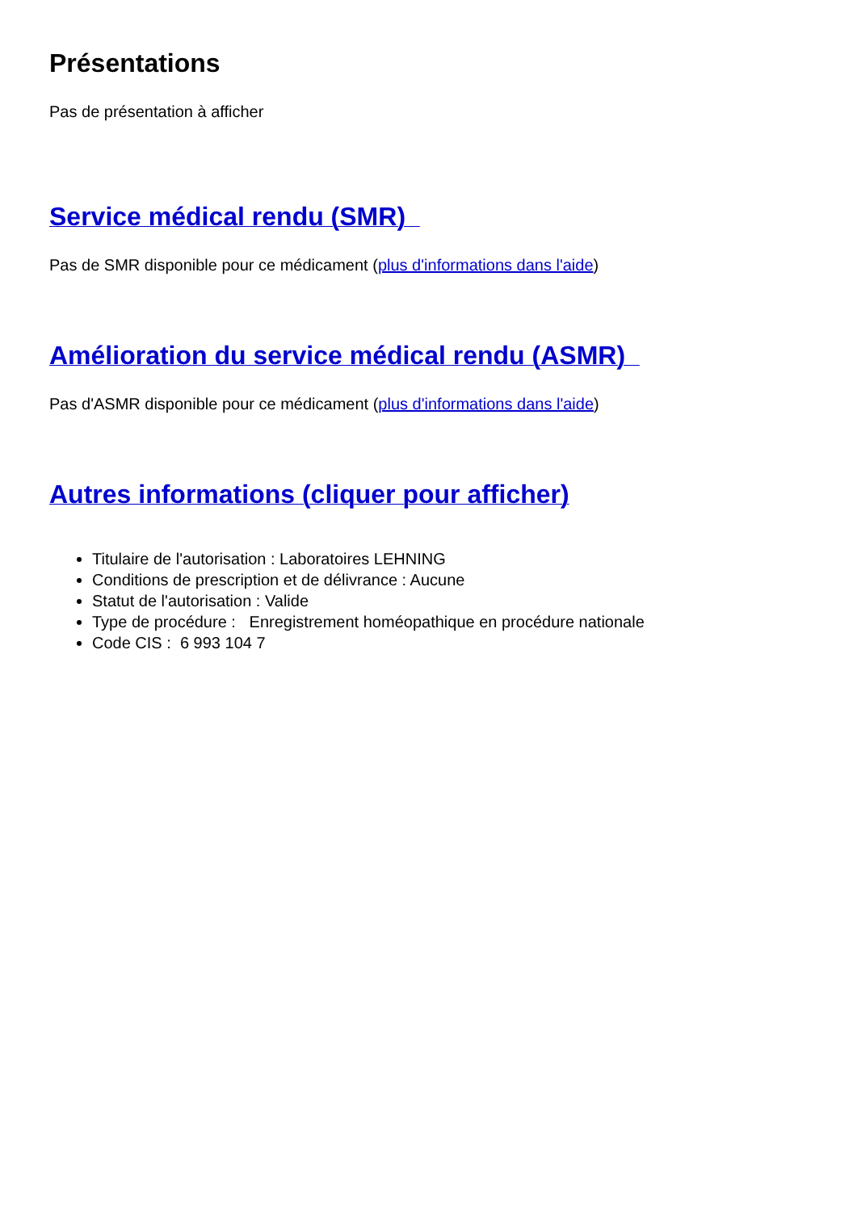Présentations
Pas de présentation à afficher
Service médical rendu (SMR)
Pas de SMR disponible pour ce médicament (plus d'informations dans l'aide)
Amélioration du service médical rendu (ASMR)
Pas d'ASMR disponible pour ce médicament (plus d'informations dans l'aide)
Autres informations (cliquer pour afficher)
Titulaire de l'autorisation : Laboratoires LEHNING
Conditions de prescription et de délivrance : Aucune
Statut de l'autorisation : Valide
Type de procédure : Enregistrement homéopathique en procédure nationale
Code CIS : 6 993 104 7